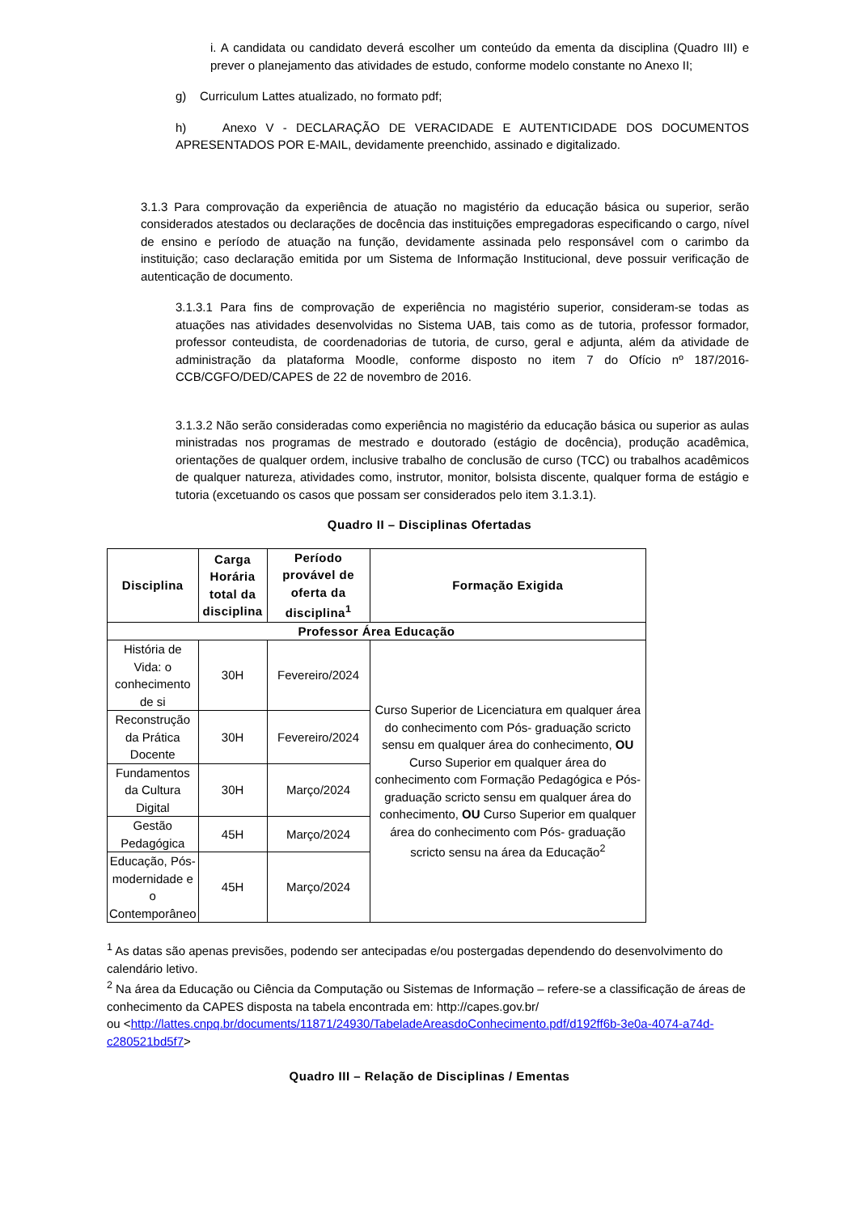i. A candidata ou candidato deverá escolher um conteúdo da ementa da disciplina (Quadro III) e prever o planejamento das atividades de estudo, conforme modelo constante no Anexo II;
g) Curriculum Lattes atualizado, no formato pdf;
h) Anexo V - DECLARAÇÃO DE VERACIDADE E AUTENTICIDADE DOS DOCUMENTOS APRESENTADOS POR E-MAIL, devidamente preenchido, assinado e digitalizado.
3.1.3 Para comprovação da experiência de atuação no magistério da educação básica ou superior, serão considerados atestados ou declarações de docência das instituições empregadoras especificando o cargo, nível de ensino e período de atuação na função, devidamente assinada pelo responsável com o carimbo da instituição; caso declaração emitida por um Sistema de Informação Institucional, deve possuir verificação de autenticação de documento.
3.1.3.1 Para fins de comprovação de experiência no magistério superior, consideram-se todas as atuações nas atividades desenvolvidas no Sistema UAB, tais como as de tutoria, professor formador, professor conteudista, de coordenadorias de tutoria, de curso, geral e adjunta, além da atividade de administração da plataforma Moodle, conforme disposto no item 7 do Ofício nº 187/2016-CCB/CGFO/DED/CAPES de 22 de novembro de 2016.
3.1.3.2 Não serão consideradas como experiência no magistério da educação básica ou superior as aulas ministradas nos programas de mestrado e doutorado (estágio de docência), produção acadêmica, orientações de qualquer ordem, inclusive trabalho de conclusão de curso (TCC) ou trabalhos acadêmicos de qualquer natureza, atividades como, instrutor, monitor, bolsista discente, qualquer forma de estágio e tutoria (excetuando os casos que possam ser considerados pelo item 3.1.3.1).
Quadro II – Disciplinas Ofertadas
| Disciplina | Carga Horária total da disciplina | Período provável de oferta da disciplina<sup>1</sup> | Formação Exigida |
| --- | --- | --- | --- |
| Professor Área Educação | | | |
| História de Vida: o conhecimento de si | 30H | Fevereiro/2024 | Curso Superior de Licenciatura em qualquer área do conhecimento com Pós- graduação scricto sensu em qualquer área do conhecimento, OU Curso Superior em qualquer área do conhecimento com Formação Pedagógica e Pós-graduação scricto sensu em qualquer área do conhecimento, OU Curso Superior em qualquer área do conhecimento com Pós- graduação scricto sensu na área da Educação<sup>2</sup> |
| Reconstrução da Prática Docente | 30H | Fevereiro/2024 | |
| Fundamentos da Cultura Digital | 30H | Março/2024 | |
| Gestão Pedagógica | 45H | Março/2024 | |
| Educação, Pós-modernidade e o Contemporâneo | 45H | Março/2024 | |
<sup>1</sup> As datas são apenas previsões, podendo ser antecipadas e/ou postergadas dependendo do desenvolvimento do calendário letivo.
<sup>2</sup> Na área da Educação ou Ciência da Computação ou Sistemas de Informação – refere-se a classificação de áreas de conhecimento da CAPES disposta na tabela encontrada em: http://capes.gov.br/
ou <http://lattes.cnpq.br/documents/11871/24930/TabeladeAreasdoConhecimento.pdf/d192ff6b-3e0a-4074-a74d-c280521bd5f7>
Quadro III – Relação de Disciplinas / Ementas